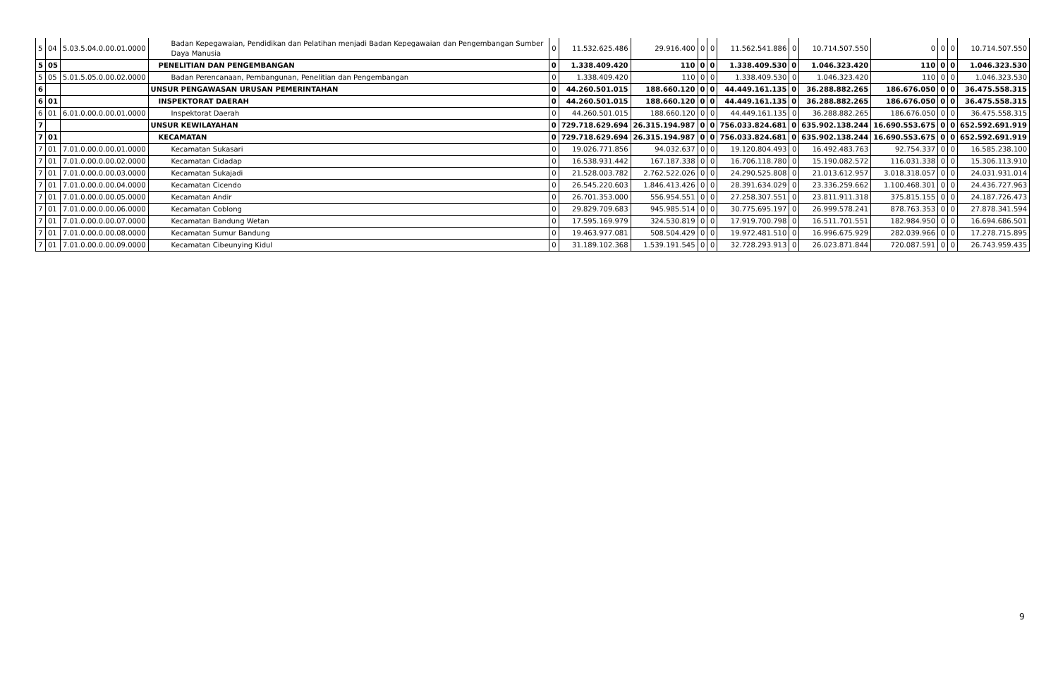| 5 | 04 | 5.03.5.04.0.00.01.0000 | Badan Kepegawaian, Pendidikan dan Pelatihan menjadi Badan Kepegawaian dan Pengembangan Sumber Daya Manusia | 0 | 11.532.625.486 | 29.916.400 | 0 | 0 | 11.562.541.886 | 0 | 10.714.507.550 | 0 | 0 | 0 | 10.714.507.550 |
| 5 | 05 | | PENELITIAN DAN PENGEMBANGAN | 0 | 1.338.409.420 | 110 | 0 | 0 | 1.338.409.530 | 0 | 1.046.323.420 | 110 | 0 | 0 | 1.046.323.530 |
| 5 | 05 | 5.01.5.05.0.00.02.0000 | Badan Perencanaan, Pembangunan, Penelitian dan Pengembangan | 0 | 1.338.409.420 | 110 | 0 | 0 | 1.338.409.530 | 0 | 1.046.323.420 | 110 | 0 | 0 | 1.046.323.530 |
| 6 | | | UNSUR PENGAWASAN URUSAN PEMERINTAHAN | 0 | 44.260.501.015 | 188.660.120 | 0 | 0 | 44.449.161.135 | 0 | 36.288.882.265 | 186.676.050 | 0 | 0 | 36.475.558.315 |
| 6 | 01 | | INSPEKTORAT DAERAH | 0 | 44.260.501.015 | 188.660.120 | 0 | 0 | 44.449.161.135 | 0 | 36.288.882.265 | 186.676.050 | 0 | 0 | 36.475.558.315 |
| 6 | 01 | 6.01.0.00.0.00.01.0000 | Inspektorat Daerah | 0 | 44.260.501.015 | 188.660.120 | 0 | 0 | 44.449.161.135 | 0 | 36.288.882.265 | 186.676.050 | 0 | 0 | 36.475.558.315 |
| 7 | | | UNSUR KEWILAYAHAN | 0 | 729.718.629.694 | 26.315.194.987 | 0 | 0 | 756.033.824.681 | 0 | 635.902.138.244 | 16.690.553.675 | 0 | 0 | 652.592.691.919 |
| 7 | 01 | | KECAMATAN | 0 | 729.718.629.694 | 26.315.194.987 | 0 | 0 | 756.033.824.681 | 0 | 635.902.138.244 | 16.690.553.675 | 0 | 0 | 652.592.691.919 |
| 7 | 01 | 7.01.0.00.0.00.01.0000 | Kecamatan Sukasari | 0 | 19.026.771.856 | 94.032.637 | 0 | 0 | 19.120.804.493 | 0 | 16.492.483.763 | 92.754.337 | 0 | 0 | 16.585.238.100 |
| 7 | 01 | 7.01.0.00.0.00.02.0000 | Kecamatan Cidadap | 0 | 16.538.931.442 | 167.187.338 | 0 | 0 | 16.706.118.780 | 0 | 15.190.082.572 | 116.031.338 | 0 | 0 | 15.306.113.910 |
| 7 | 01 | 7.01.0.00.0.00.03.0000 | Kecamatan Sukajadi | 0 | 21.528.003.782 | 2.762.522.026 | 0 | 0 | 24.290.525.808 | 0 | 21.013.612.957 | 3.018.318.057 | 0 | 0 | 24.031.931.014 |
| 7 | 01 | 7.01.0.00.0.00.04.0000 | Kecamatan Cicendo | 0 | 26.545.220.603 | 1.846.413.426 | 0 | 0 | 28.391.634.029 | 0 | 23.336.259.662 | 1.100.468.301 | 0 | 0 | 24.436.727.963 |
| 7 | 01 | 7.01.0.00.0.00.05.0000 | Kecamatan Andir | 0 | 26.701.353.000 | 556.954.551 | 0 | 0 | 27.258.307.551 | 0 | 23.811.911.318 | 375.815.155 | 0 | 0 | 24.187.726.473 |
| 7 | 01 | 7.01.0.00.0.00.06.0000 | Kecamatan Coblong | 0 | 29.829.709.683 | 945.985.514 | 0 | 0 | 30.775.695.197 | 0 | 26.999.578.241 | 878.763.353 | 0 | 0 | 27.878.341.594 |
| 7 | 01 | 7.01.0.00.0.00.07.0000 | Kecamatan Bandung Wetan | 0 | 17.595.169.979 | 324.530.819 | 0 | 0 | 17.919.700.798 | 0 | 16.511.701.551 | 182.984.950 | 0 | 0 | 16.694.686.501 |
| 7 | 01 | 7.01.0.00.0.00.08.0000 | Kecamatan Sumur Bandung | 0 | 19.463.977.081 | 508.504.429 | 0 | 0 | 19.972.481.510 | 0 | 16.996.675.929 | 282.039.966 | 0 | 0 | 17.278.715.895 |
| 7 | 01 | 7.01.0.00.0.00.09.0000 | Kecamatan Cibeunying Kidul | 0 | 31.189.102.368 | 1.539.191.545 | 0 | 0 | 32.728.293.913 | 0 | 26.023.871.844 | 720.087.591 | 0 | 0 | 26.743.959.435 |
9